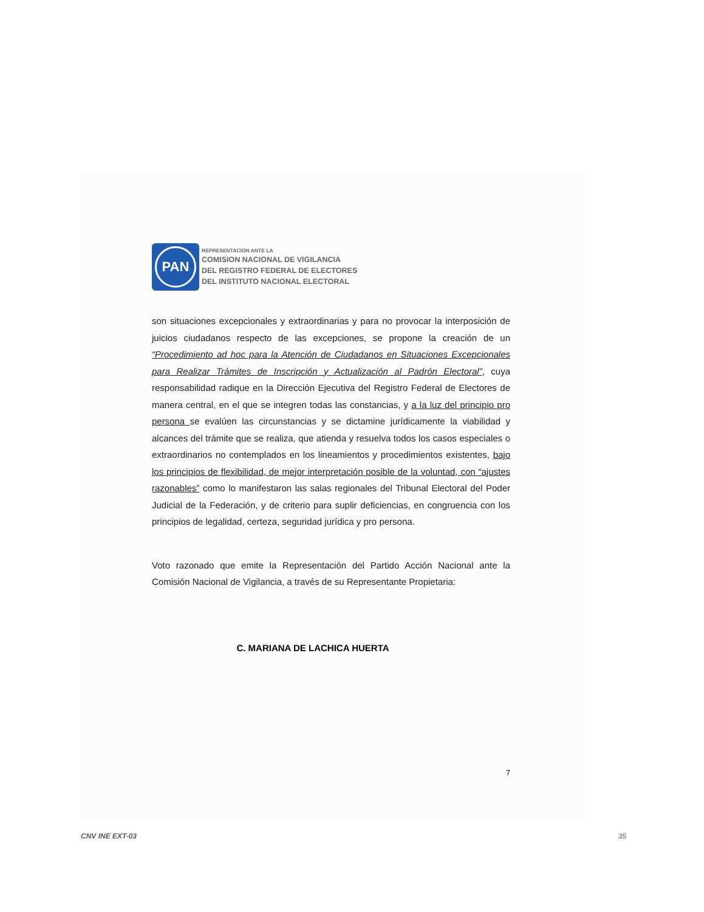PAN
REPRESENTACION ANTE LA
COMISION NACIONAL DE VIGILANCIA
DEL REGISTRO FEDERAL DE ELECTORES
DEL INSTITUTO NACIONAL ELECTORAL
son situaciones excepcionales y extraordinarias y para no provocar la interposición de juicios ciudadanos respecto de las excepciones, se propone la creación de un “Procedimiento ad hoc para la Atención de Ciudadanos en Situaciones Excepcionales para Realizar Trámites de Inscripción y Actualización al Padrón Electoral”, cuya responsabilidad radique en la Dirección Ejecutiva del Registro Federal de Electores de manera central, en el que se integren todas las constancias, y a la luz del principio pro persona se evalúen las circunstancias y se dictamine jurídicamente la viabilidad y alcances del trámite que se realiza, que atienda y resuelva todos los casos especiales o extraordinarios no contemplados en los lineamientos y procedimientos existentes, bajo los principios de flexibilidad, de mejor interpretación posible de la voluntad, con “ajustes razonables” como lo manifestaron las salas regionales del Tribunal Electoral del Poder Judicial de la Federación, y de criterio para suplir deficiencias, en congruencia con los principios de legalidad, certeza, seguridad jurídica y pro persona.
Voto razonado que emite la Representación del Partido Acción Nacional ante la Comisión Nacional de Vigilancia, a través de su Representante Propietaria:
C. MARIANA DE LACHICA HUERTA
7
CNV INE EXT-03 35